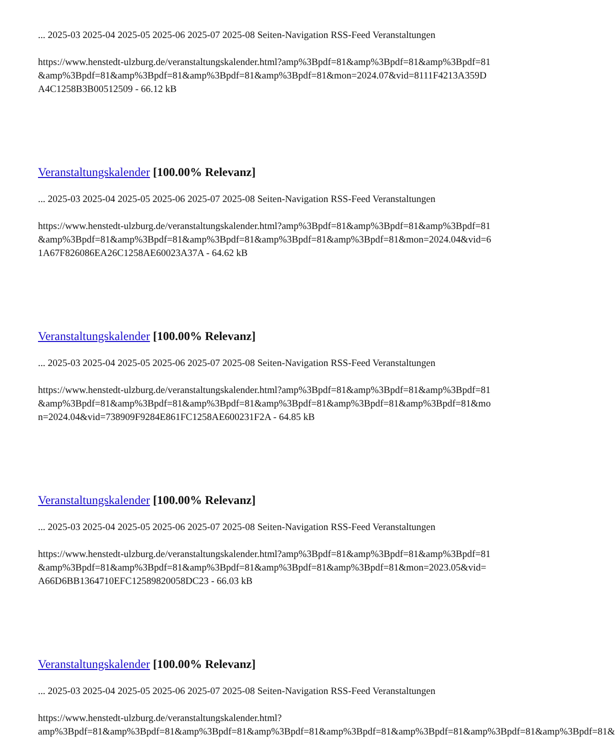... 2025-03 2025-04 2025-05 2025-06 2025-07 2025-08 Seiten-Navigation RSS-Feed Veranstaltungen
https://www.henstedt-ulzburg.de/veranstaltungskalender.html?amp%3Bpdf=81&amp%3Bpdf=81&amp%3Bpdf=81&amp%3Bpdf=81&amp%3Bpdf=81&amp%3Bpdf=81&amp%3Bpdf=81&mon=2024.07&vid=8111F4213A359DA4C1258B3B00512509 - 66.12 kB
Veranstaltungskalender [100.00% Relevanz]
... 2025-03 2025-04 2025-05 2025-06 2025-07 2025-08 Seiten-Navigation RSS-Feed Veranstaltungen
https://www.henstedt-ulzburg.de/veranstaltungskalender.html?amp%3Bpdf=81&amp%3Bpdf=81&amp%3Bpdf=81&amp%3Bpdf=81&amp%3Bpdf=81&amp%3Bpdf=81&amp%3Bpdf=81&amp%3Bpdf=81&mon=2024.04&vid=61A67F826086EA26C1258AE60023A37A - 64.62 kB
Veranstaltungskalender [100.00% Relevanz]
... 2025-03 2025-04 2025-05 2025-06 2025-07 2025-08 Seiten-Navigation RSS-Feed Veranstaltungen
https://www.henstedt-ulzburg.de/veranstaltungskalender.html?amp%3Bpdf=81&amp%3Bpdf=81&amp%3Bpdf=81&amp%3Bpdf=81&amp%3Bpdf=81&amp%3Bpdf=81&amp%3Bpdf=81&amp%3Bpdf=81&amp%3Bpdf=81&mon=2024.04&vid=738909F9284E861FC1258AE600231F2A - 64.85 kB
Veranstaltungskalender [100.00% Relevanz]
... 2025-03 2025-04 2025-05 2025-06 2025-07 2025-08 Seiten-Navigation RSS-Feed Veranstaltungen
https://www.henstedt-ulzburg.de/veranstaltungskalender.html?amp%3Bpdf=81&amp%3Bpdf=81&amp%3Bpdf=81&amp%3Bpdf=81&amp%3Bpdf=81&amp%3Bpdf=81&amp%3Bpdf=81&amp%3Bpdf=81&mon=2023.05&vid=A66D6BB1364710EFC12589820058DC23 - 66.03 kB
Veranstaltungskalender [100.00% Relevanz]
... 2025-03 2025-04 2025-05 2025-06 2025-07 2025-08 Seiten-Navigation RSS-Feed Veranstaltungen
https://www.henstedt-ulzburg.de/veranstaltungskalender.html?amp%3Bpdf=81&amp%3Bpdf=81&amp%3Bpdf=81&amp%3Bpdf=81&amp%3Bpdf=81&amp%3Bpdf=81&amp%3Bpdf=81&amp%3Bpdf=81&